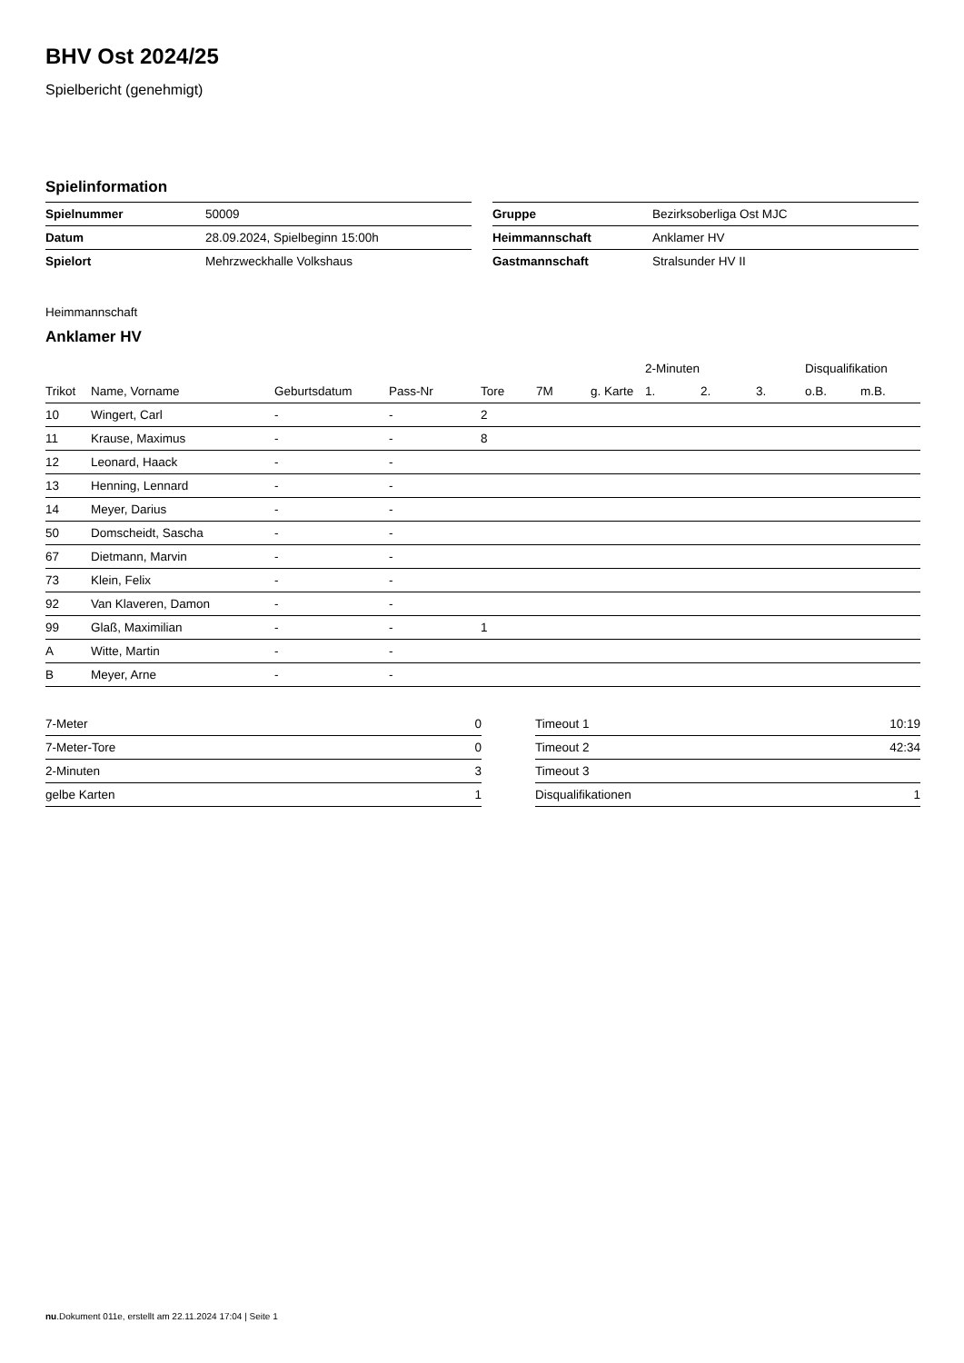BHV Ost 2024/25
Spielbericht (genehmigt)
Spielinformation
| Spielnummer | 50009 |
| Datum | 28.09.2024, Spielbeginn 15:00h |
| Spielort | Mehrzweckhalle Volkshaus |
| Gruppe | Bezirksoberliga Ost MJC |
| Heimmannschaft | Anklamer HV |
| Gastmannschaft | Stralsunder HV II |
Heimmannschaft
Anklamer HV
| | | | | | | | 2-Minuten | | | Disqualifikation | |
| --- | --- | --- | --- | --- | --- | --- | --- | --- | --- | --- | --- |
| Trikot | Name, Vorname | Geburtsdatum | Pass-Nr | Tore | 7M | g. Karte | 1. | 2. | 3. | o.B. | m.B. |
| 10 | Wingert, Carl | - | - | 2 | | | | | | | |
| 11 | Krause, Maximus | - | - | 8 | | | | | | | |
| 12 | Leonard, Haack | - | - | | | | | | | | |
| 13 | Henning, Lennard | - | - | | | | | | | | |
| 14 | Meyer, Darius | - | - | | | | | | | | |
| 50 | Domscheidt, Sascha | - | - | | | | | | | | |
| 67 | Dietmann, Marvin | - | - | | | | | | | | |
| 73 | Klein, Felix | - | - | | | | | | | | |
| 92 | Van Klaveren, Damon | - | - | | | | | | | | |
| 99 | Glaß, Maximilian | - | - | 1 | | | | | | | |
| A | Witte, Martin | - | - | | | | | | | | |
| B | Meyer, Arne | - | - | | | | | | | | |
| 7-Meter | 0 |
| 7-Meter-Tore | 0 |
| 2-Minuten | 3 |
| gelbe Karten | 1 |
| Timeout 1 | 10:19 |
| Timeout 2 | 42:34 |
| Timeout 3 | |
| Disqualifikationen | 1 |
nu.Dokument 011e, erstellt am 22.11.2024 17:04 | Seite 1